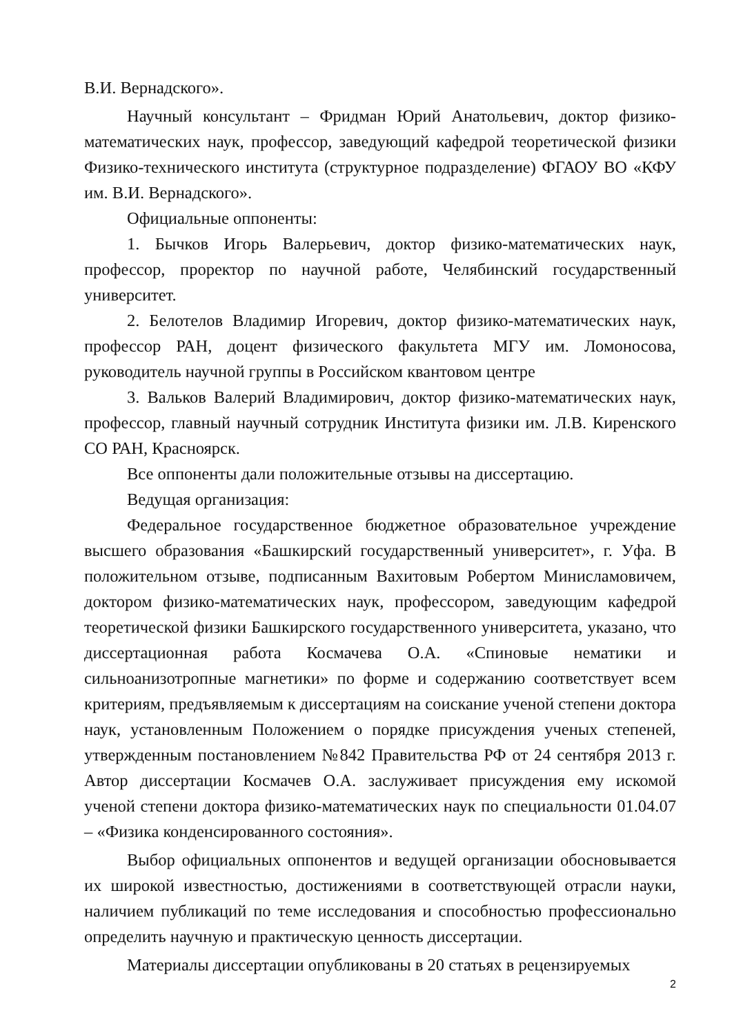В.И. Вернадского».
Научный консультант – Фридман Юрий Анатольевич, доктор физико-математических наук, профессор, заведующий кафедрой теоретической физики Физико-технического института (структурное подразделение) ФГАОУ ВО «КФУ им. В.И. Вернадского».
Официальные оппоненты:
1. Бычков Игорь Валерьевич, доктор физико-математических наук, профессор, проректор по научной работе, Челябинский государственный университет.
2. Белотелов Владимир Игоревич, доктор физико-математических наук, профессор РАН, доцент физического факультета МГУ им. Ломоносова, руководитель научной группы в Российском квантовом центре
3. Вальков Валерий Владимирович, доктор физико-математических наук, профессор, главный научный сотрудник Института физики им. Л.В. Киренского СО РАН, Красноярск.
Все оппоненты дали положительные отзывы на диссертацию.
Ведущая организация:
Федеральное государственное бюджетное образовательное учреждение высшего образования «Башкирский государственный университет», г. Уфа. В положительном отзыве, подписанным Вахитовым Робертом Минисламовичем, доктором физико-математических наук, профессором, заведующим кафедрой теоретической физики Башкирского государственного университета, указано, что диссертационная работа Космачева О.А. «Спиновые нематики и сильноанизотропные магнетики» по форме и содержанию соответствует всем критериям, предъявляемым к диссертациям на соискание ученой степени доктора наук, установленным Положением о порядке присуждения ученых степеней, утвержденным постановлением №842 Правительства РФ от 24 сентября 2013 г. Автор диссертации Космачев О.А. заслуживает присуждения ему искомой ученой степени доктора физико-математических наук по специальности 01.04.07 – «Физика конденсированного состояния».
Выбор официальных оппонентов и ведущей организации обосновывается их широкой известностью, достижениями в соответствующей отрасли науки, наличием публикаций по теме исследования и способностью профессионально определить научную и практическую ценность диссертации.
Материалы диссертации опубликованы в 20 статьях в рецензируемых
2